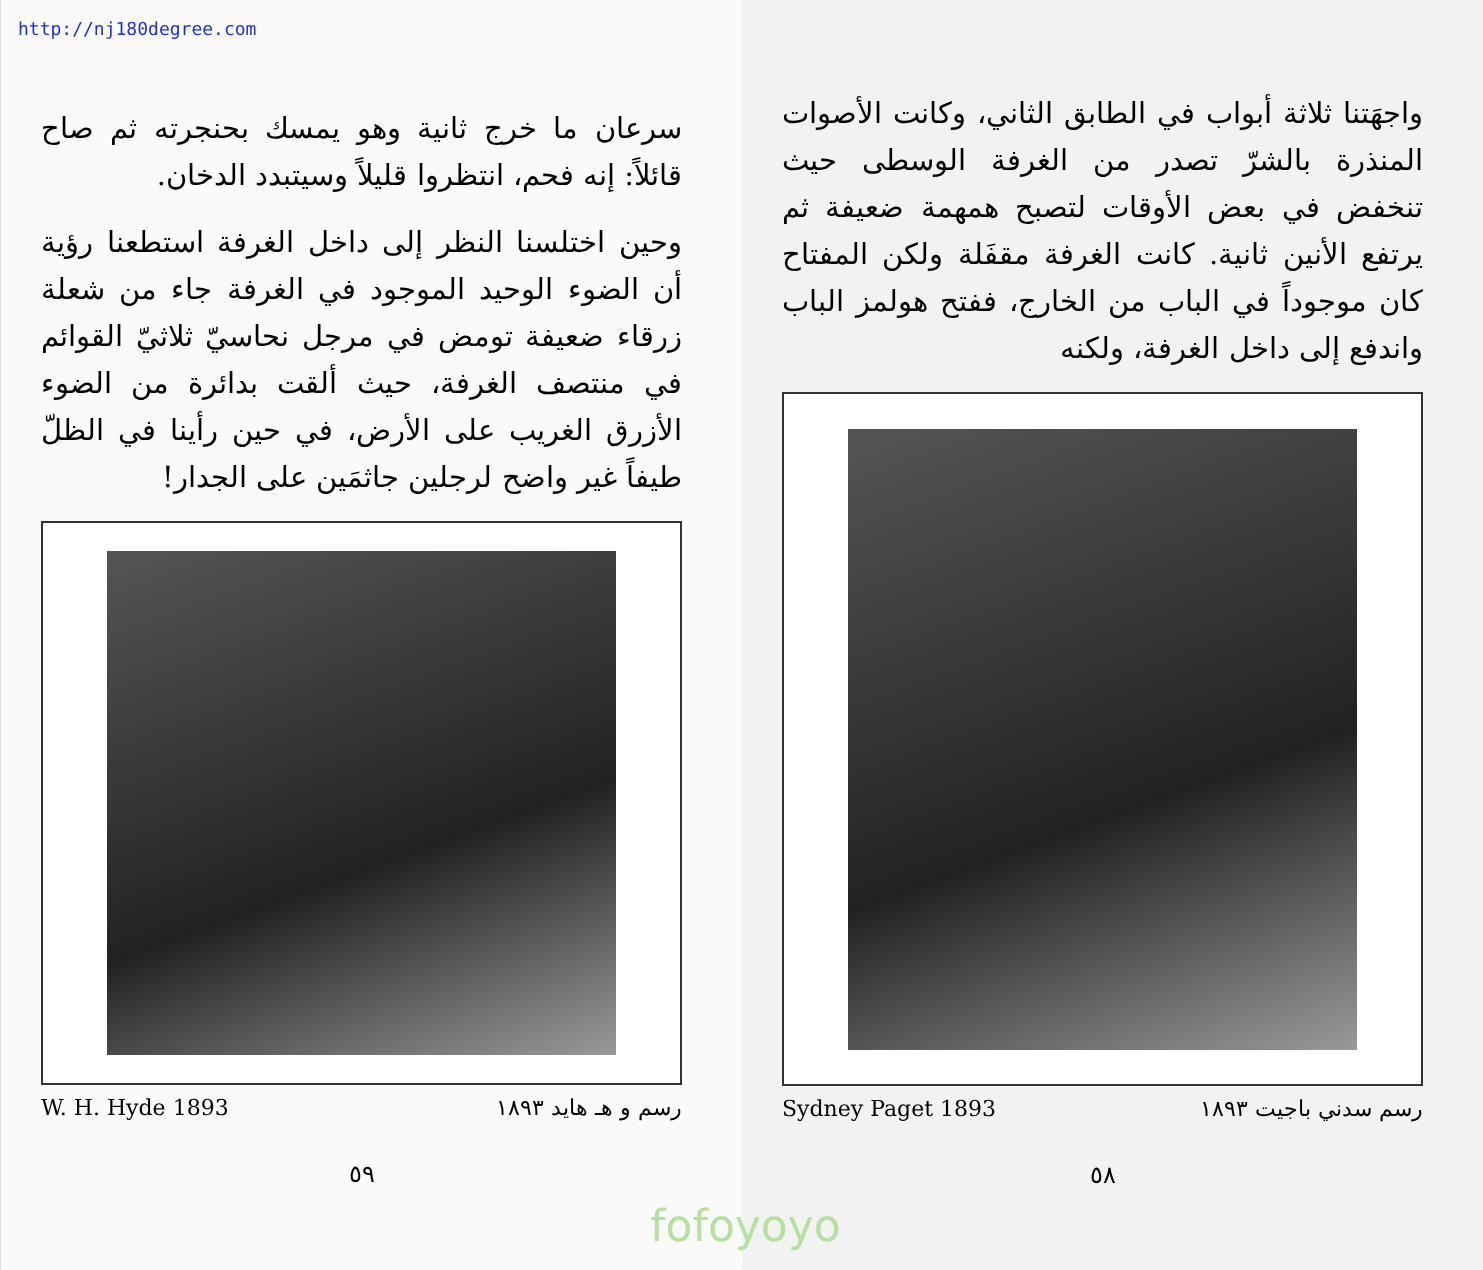http://nj180degree.com
واجهَتنا ثلاثة أبواب في الطابق الثاني، وكانت الأصوات المنذرة بالشرّ تصدر من الغرفة الوسطى حيث تنخفض في بعض الأوقات لتصبح همهمة ضعيفة ثم يرتفع الأنين ثانية. كانت الغرفة مقفَلة ولكن المفتاح كان موجوداً في الباب من الخارج، ففتح هولمز الباب واندفع إلى داخل الغرفة، ولكنه
Sydney Paget 1893 رسم سدني باجيت ١٨٩٣
٥٨
سرعان ما خرج ثانية وهو يمسك بحنجرته ثم صاح قائلاً: إنه فحم، انتظروا قليلاً وسيتبدد الدخان.
وحين اختلسنا النظر إلى داخل الغرفة استطعنا رؤية أن الضوء الوحيد الموجود في الغرفة جاء من شعلة زرقاء ضعيفة تومض في مرجل نحاسيّ ثلاثيّ القوائم في منتصف الغرفة، حيث ألقت بدائرة من الضوء الأزرق الغريب على الأرض، في حين رأينا في الظلّ طيفاً غير واضح لرجلين جاثمَين على الجدار!
W. H. Hyde 1893 رسم و هـ هايد ١٨٩٣
٥٩
fofoyoyo